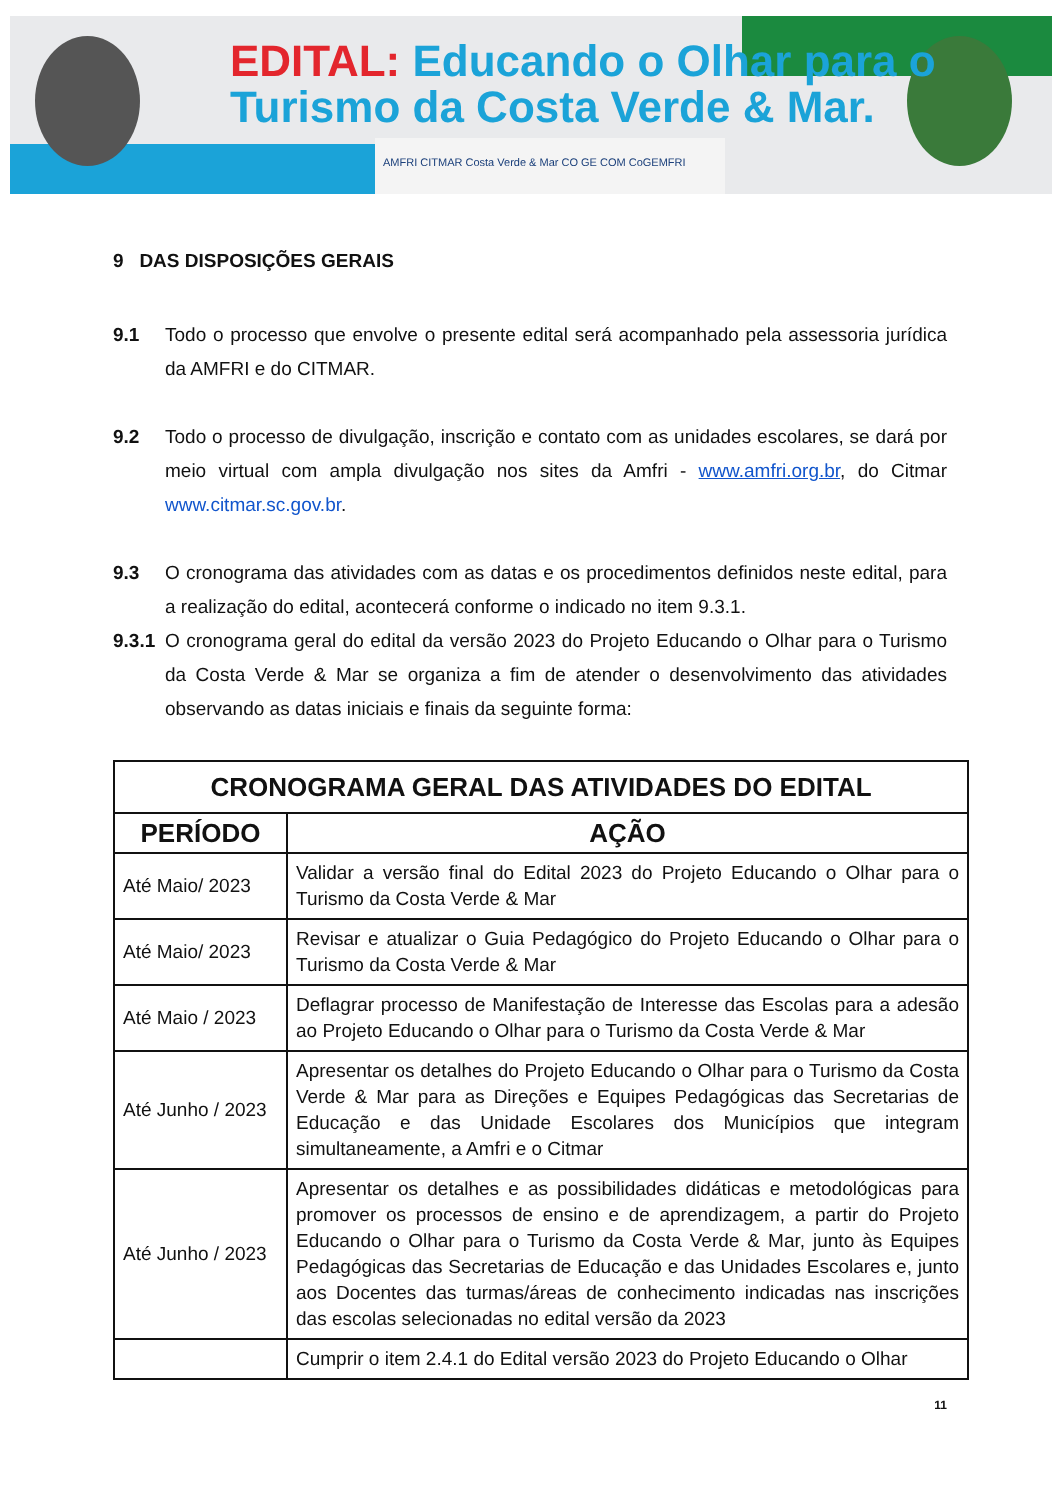EDITAL: Educando o Olhar para o
Turismo da Costa Verde & Mar.
AMFRI CITMAR Costa Verde & Mar CO GE COM CoGEMFRI
9 DAS DISPOSIÇÕES GERAIS
9.1 Todo o processo que envolve o presente edital será acompanhado pela assessoria jurídica da AMFRI e do CITMAR.
9.2 Todo o processo de divulgação, inscrição e contato com as unidades escolares, se dará por meio virtual com ampla divulgação nos sites da Amfri - www.amfri.org.br, do Citmar www.citmar.sc.gov.br.
9.3 O cronograma das atividades com as datas e os procedimentos definidos neste edital, para a realização do edital, acontecerá conforme o indicado no item 9.3.1.
9.3.1
O cronograma geral do edital da versão 2023 do Projeto Educando o Olhar para o Turismo da Costa Verde & Mar se organiza a fim de atender o desenvolvimento das atividades observando as datas iniciais e finais da seguinte forma:
| CRONOGRAMA GERAL DAS ATIVIDADES DO EDITAL | |
| --- | --- |
| PERÍODO | AÇÃO |
| Até Maio/ 2023 | Validar a versão final do Edital 2023 do Projeto Educando o Olhar para o Turismo da Costa Verde & Mar |
| Até Maio/ 2023 | Revisar e atualizar o Guia Pedagógico do Projeto Educando o Olhar para o Turismo da Costa Verde & Mar |
| Até Maio / 2023 | Deflagrar processo de Manifestação de Interesse das Escolas para a adesão ao Projeto Educando o Olhar para o Turismo da Costa Verde & Mar |
| Até Junho / 2023 | Apresentar os detalhes do Projeto Educando o Olhar para o Turismo da Costa Verde & Mar para as Direções e Equipes Pedagógicas das Secretarias de Educação e das Unidade Escolares dos Municípios que integram simultaneamente, a Amfri e o Citmar |
| Até Junho / 2023 | Apresentar os detalhes e as possibilidades didáticas e metodológicas para promover os processos de ensino e de aprendizagem, a partir do Projeto Educando o Olhar para o Turismo da Costa Verde & Mar, junto às Equipes Pedagógicas das Secretarias de Educação e das Unidades Escolares e, junto aos Docentes das turmas/áreas de conhecimento indicadas nas inscrições das escolas selecionadas no edital versão da 2023 |
| | Cumprir o item 2.4.1 do Edital versão 2023 do Projeto Educando o Olhar |
11